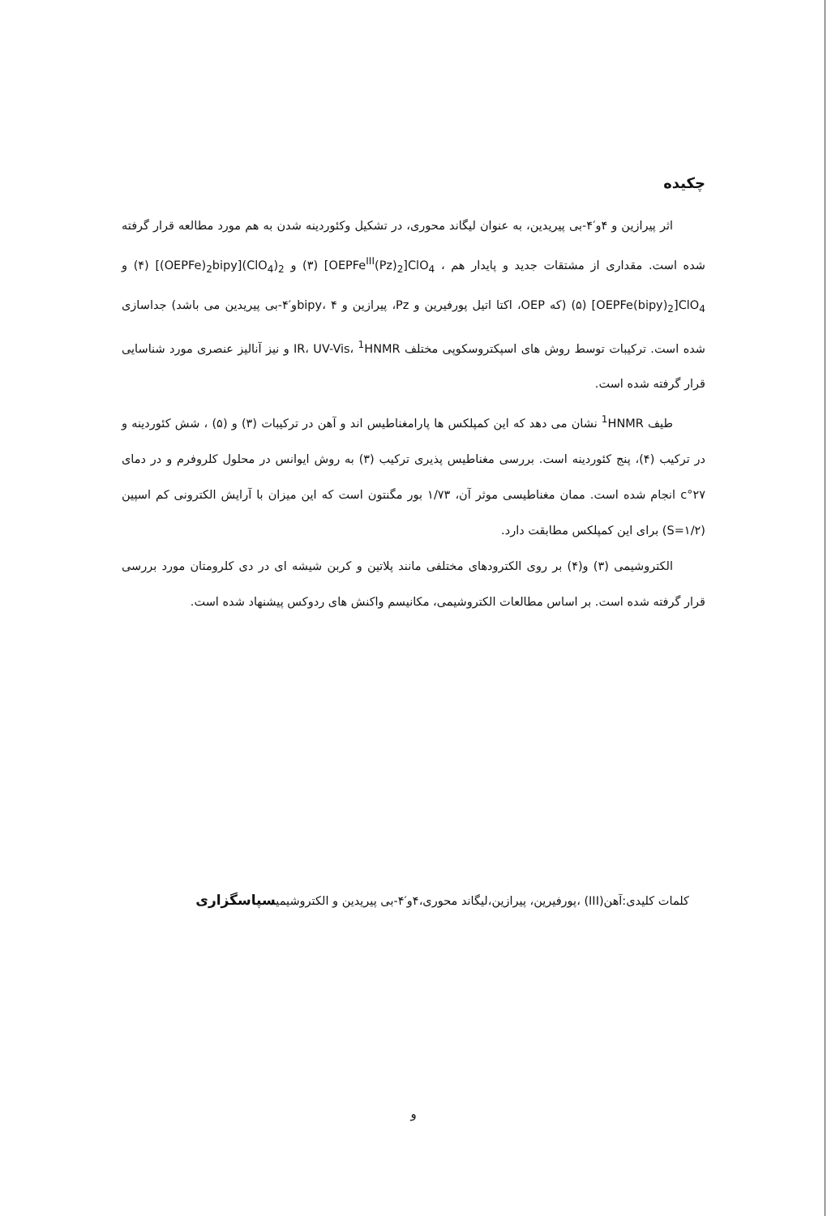چکیده
اثر پیرازین و ۴و′۴-بی پیریدین، به عنوان لیگاند محوری، در تشکیل وکئوردینه شدن به هم مورد مطالعه قرار گرفته شده است. مقداری از مشتقات جدید و پایدار هم ، [OEPFe<sup>III</sup>(Pz)<sub>2</sub>]ClO<sub>4</sub> (۳) و [(OEPFe)<sub>2</sub>bipy](ClO<sub>4</sub>)<sub>2</sub> (۴) و [OEPFe(bipy)<sub>2</sub>]ClO<sub>4</sub> (۵) (که OEP، اکتا اتیل پورفیرین و Pz، پیرازین و bipy، ۴و′۴-بی پیریدین می باشد) جداسازی شده است. ترکیبات توسط روش های اسپکتروسکوپی مختلف IR، UV-Vis، <sup>1</sup>HNMR و نیز آنالیز عنصری مورد شناسایی قرار گرفته شده است.
طیف <sup>1</sup>HNMR نشان می دهد که این کمپلکس ها پارامغناطیس اند و آهن در ترکیبات (۳) و (۵) ، شش کئوردینه و در ترکیب (۴)، پنج کئوردینه است. بررسی مغناطیس پذیری ترکیب (۳) به روش ایوانس در محلول کلروفرم و در دمای ۲۷°c انجام شده است. ممان مغناطیسی موثر آن، ۱/۷۳ بور مگنتون است که این میزان با آرایش الکترونی کم اسپین (S=۱/۲) برای این کمپلکس مطابقت دارد.
الکتروشیمی (۳) و(۴) بر روی الکترودهای مختلفی مانند پلاتین و کربن شیشه ای در دی کلرومتان مورد بررسی قرار گرفته شده است. بر اساس مطالعات الکتروشیمی، مکانیسم واکنش های ردوکس پیشنهاد شده است.
کلمات کلیدی:آهن(III) ،پورفیرین، پیرازین،لیگاند محوری،۴و′۴-بی پیریدین و الکتروشیمیسپاسگزاری
و